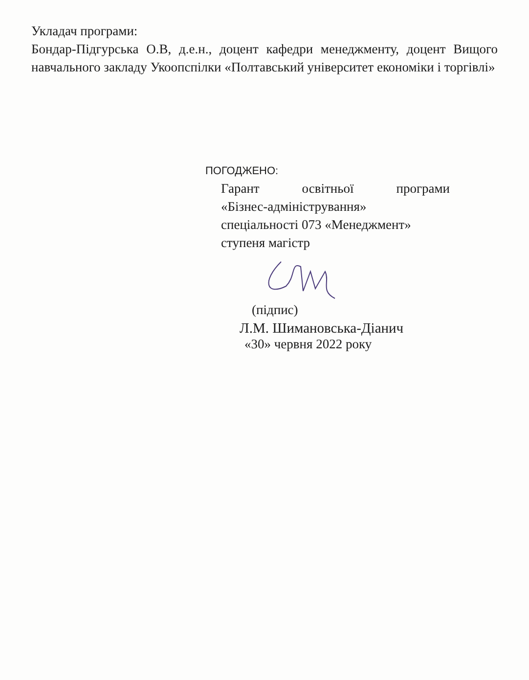Укладач програми:
Бондар-Підгурська О.В, д.е.н., доцент кафедри менеджменту, доцент Вищого навчального закладу Укоопспілки «Полтавський університет економіки і торгівлі»
ПОГОДЖЕНО:
Гарант освітньої програми
«Бізнес-адміністрування»
спеціальності 073 «Менеджмент»
ступеня магістр
(підпис)
Л.М. Шимановська-Діанич
«30» червня 2022 року